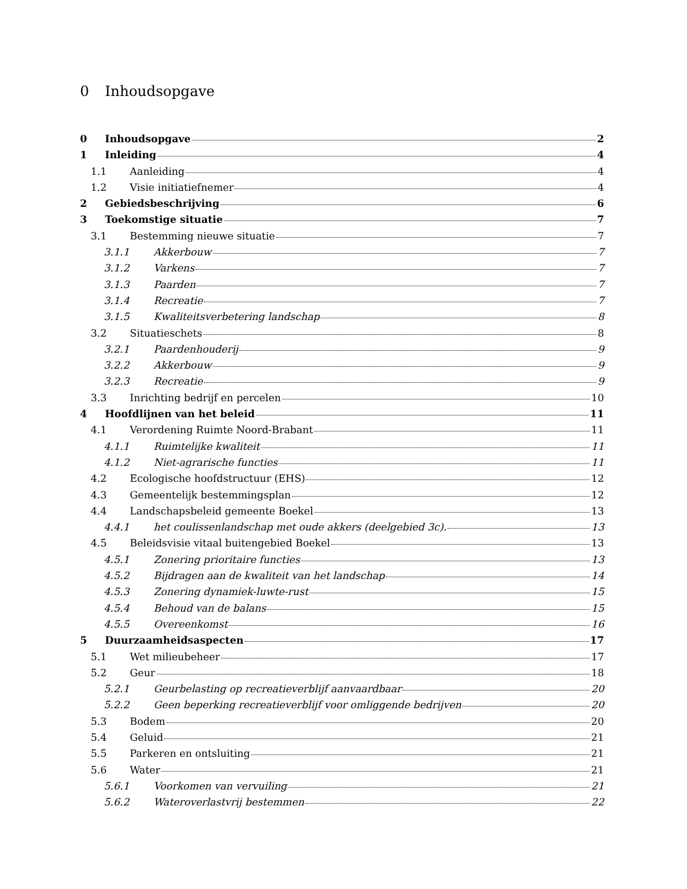0 Inhoudsopgave
0 Inhoudsopgave 2
1 Inleiding 4
1.1 Aanleiding 4
1.2 Visie initiatiefnemer 4
2 Gebiedsbeschrijving 6
3 Toekomstige situatie 7
3.1 Bestemming nieuwe situatie 7
3.1.1 Akkerbouw 7
3.1.2 Varkens 7
3.1.3 Paarden 7
3.1.4 Recreatie 7
3.1.5 Kwaliteitsverbetering landschap 8
3.2 Situatieschets 8
3.2.1 Paardenhouderij 9
3.2.2 Akkerbouw 9
3.2.3 Recreatie 9
3.3 Inrichting bedrijf en percelen 10
4 Hoofdlijnen van het beleid 11
4.1 Verordening Ruimte Noord-Brabant 11
4.1.1 Ruimtelijke kwaliteit 11
4.1.2 Niet-agrarische functies 11
4.2 Ecologische hoofdstructuur (EHS) 12
4.3 Gemeentelijk bestemmingsplan 12
4.4 Landschapsbeleid gemeente Boekel 13
4.4.1 het coulissenlandschap met oude akkers (deelgebied 3c). 13
4.5 Beleidsvisie vitaal buitengebied Boekel 13
4.5.1 Zonering prioritaire functies 13
4.5.2 Bijdragen aan de kwaliteit van het landschap 14
4.5.3 Zonering dynamiek-luwte-rust 15
4.5.4 Behoud van de balans 15
4.5.5 Overeenkomst 16
5 Duurzaamheidsaspecten 17
5.1 Wet milieubeheer 17
5.2 Geur 18
5.2.1 Geurbelasting op recreatieverblijf aanvaardbaar 20
5.2.2 Geen beperking recreatieverblijf voor omliggende bedrijven 20
5.3 Bodem 20
5.4 Geluid 21
5.5 Parkeren en ontsluiting 21
5.6 Water 21
5.6.1 Voorkomen van vervuiling 21
5.6.2 Wateroverlastvrij bestemmen 22